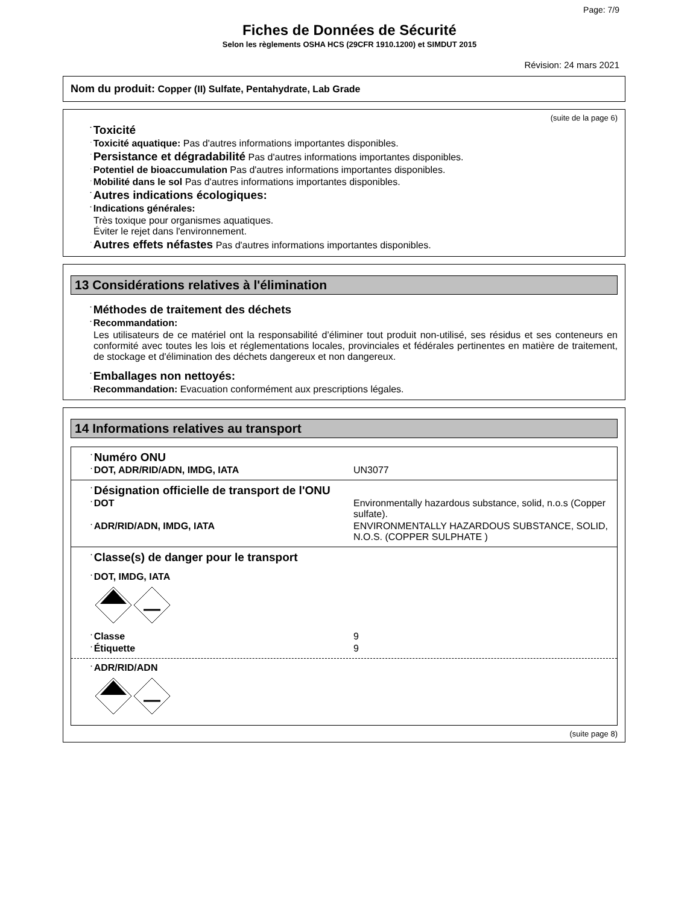Page: 7/9
Fiches de Données de Sécurité
Selon les règlements OSHA HCS (29CFR 1910.1200) et SIMDUT 2015
Révision: 24 mars 2021
Nom du produit: Copper (II) Sulfate, Pentahydrate, Lab Grade
(suite de la page 6)
·Toxicité
·Toxicité aquatique: Pas d'autres informations importantes disponibles.
·Persistance et dégradabilité Pas d'autres informations importantes disponibles.
·Potentiel de bioaccumulation Pas d'autres informations importantes disponibles.
·Mobilité dans le sol Pas d'autres informations importantes disponibles.
·Autres indications écologiques:
·Indications générales:
Très toxique pour organismes aquatiques.
Éviter le rejet dans l'environnement.
·Autres effets néfastes Pas d'autres informations importantes disponibles.
13 Considérations relatives à l'élimination
·Méthodes de traitement des déchets
·Recommandation:
Les utilisateurs de ce matériel ont la responsabilité d’éliminer tout produit non-utilisé, ses résidus et ses conteneurs en conformité avec toutes les lois et réglementations locales, provinciales et fédérales pertinentes en matière de traitement, de stockage et d'élimination des déchets dangereux et non dangereux.
·Emballages non nettoyés:
·Recommandation: Evacuation conformément aux prescriptions légales.
14 Informations relatives au transport
| · Numéro ONU / · DOT, ADR/RID/ADN, IMDG, IATA / UN3077 / |
| · Désignation officielle de transport de l'ONU / · DOT / Environmentally hazardous substance, solid, n.o.s (Copper sulfate). / / · ADR/RID/ADN, IMDG, IATA / ENVIRONMENTALLY HAZARDOUS SUBSTANCE, SOLID, N.O.S. (COPPER SULPHATE ) / |
| · Classe(s) de danger pour le transport · DOT, IMDG, IATA / · Classe / 9 / / · Étiquette / 9 / |
| · ADR/RID/ADN |
(suite page 8)